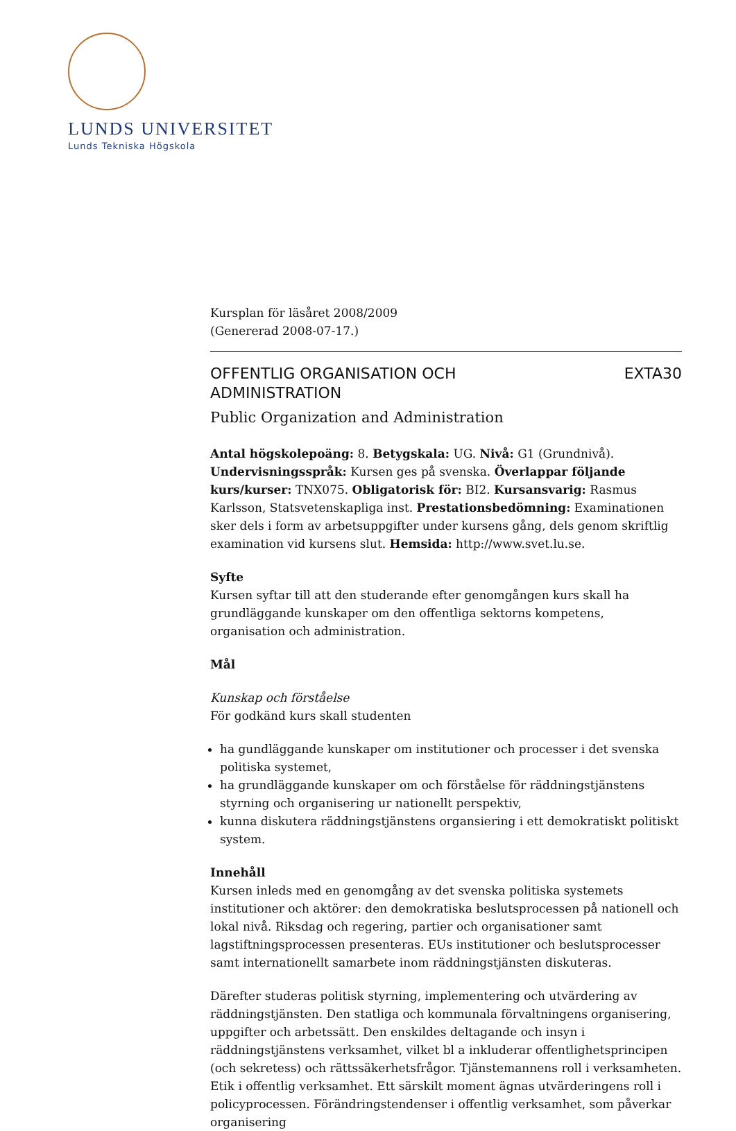LUNDS UNIVERSITET
Lunds Tekniska Högskola
Kursplan för läsåret 2008/2009
(Genererad 2008-07-17.)
OFFENTLIG ORGANISATION OCH
ADMINISTRATION
EXTA30
Public Organization and Administration
Antal högskolepoäng: 8. Betygskala: UG. Nivå: G1 (Grundnivå). Undervisningsspråk: Kursen ges på svenska. Överlappar följande kurs/kurser: TNX075. Obligatorisk för: BI2. Kursansvarig: Rasmus Karlsson, Statsvetenskapliga inst. Prestationsbedömning: Examinationen sker dels i form av arbetsuppgifter under kursens gång, dels genom skriftlig examination vid kursens slut. Hemsida: http://www.svet.lu.se.
Syfte
Kursen syftar till att den studerande efter genomgången kurs skall ha grundläggande kunskaper om den offentliga sektorns kompetens, organisation och administration.
Mål
Kunskap och förståelse
För godkänd kurs skall studenten
ha gundläggande kunskaper om institutioner och processer i det svenska politiska systemet,
ha grundläggande kunskaper om och förståelse för räddningstjänstens styrning och organisering ur nationellt perspektiv,
kunna diskutera räddningstjänstens organsiering i ett demokratiskt politiskt system.
Innehåll
Kursen inleds med en genomgång av det svenska politiska systemets institutioner och aktörer: den demokratiska beslutsprocessen på nationell och lokal nivå. Riksdag och regering, partier och organisationer samt lagstiftningsprocessen presenteras. EUs institutioner och beslutsprocesser samt internationellt samarbete inom räddningstjänsten diskuteras.
Därefter studeras politisk styrning, implementering och utvärdering av räddningstjänsten. Den statliga och kommunala förvaltningens organisering, uppgifter och arbetssätt. Den enskildes deltagande och insyn i räddningstjänstens verksamhet, vilket bl a inkluderar offentlighetsprincipen (och sekretess) och rättssäkerhetsfrågor. Tjänstemannens roll i verksamheten. Etik i offentlig verksamhet. Ett särskilt moment ägnas utvärderingens roll i policyprocessen. Förändringstendenser i offentlig verksamhet, som påverkar organisering